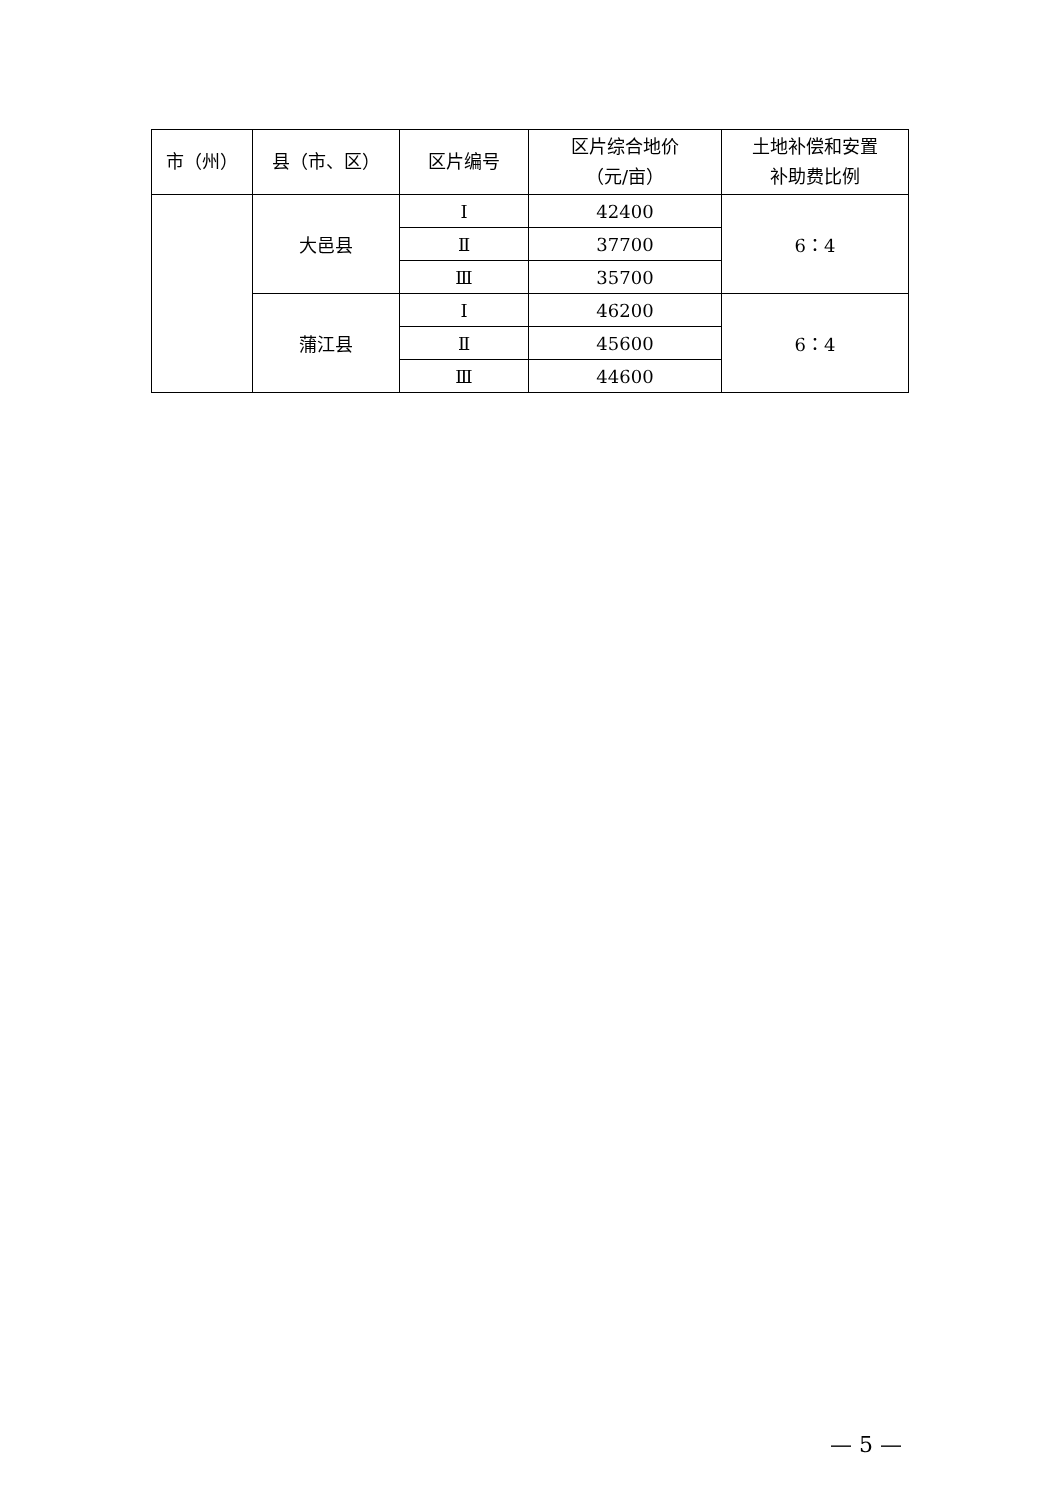| 市（州） | 县（市、区） | 区片编号 | 区片综合地价 （元/亩） | 土地补偿和安置 补助费比例 |
| --- | --- | --- | --- | --- |
| | 大邑县 | Ⅰ | 42400 | 6：4 |
| | | Ⅱ | 37700 | |
| | | Ⅲ | 35700 | |
| | 蒲江县 | Ⅰ | 46200 | 6：4 |
| | | Ⅱ | 45600 | |
| | | Ⅲ | 44600 | |
— 5 —